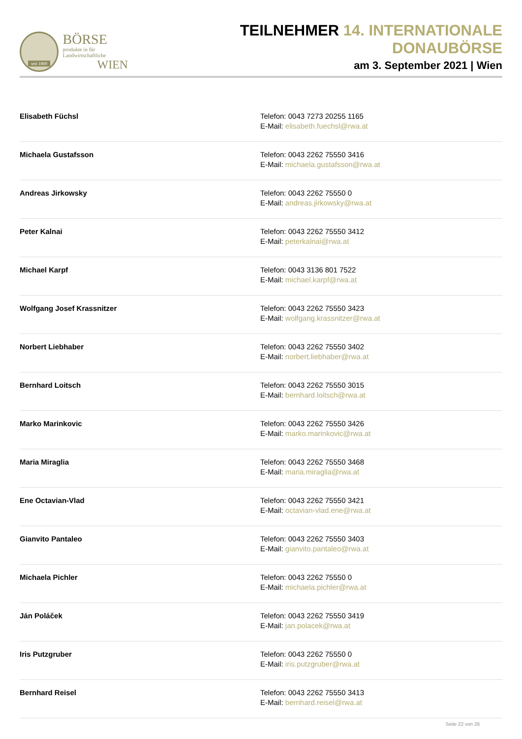seit 1869
BÖRSE
produkte in für Landwirtschaftliche
WIEN
TEILNEHMER 14. INTERNATIONALE DONAUBÖRSE
am 3. September 2021 | Wien
| Elisabeth Füchsl | Telefon: 0043 7273 20255 1165 E-Mail: elisabeth.fuechsl@rwa.at |
| Michaela Gustafsson | Telefon: 0043 2262 75550 3416 E-Mail: michaela.gustafsson@rwa.at |
| Andreas Jirkowsky | Telefon: 0043 2262 75550 0 E-Mail: andreas.jirkowsky@rwa.at |
| Peter Kalnai | Telefon: 0043 2262 75550 3412 E-Mail: peterkalnai@rwa.at |
| Michael Karpf | Telefon: 0043 3136 801 7522 E-Mail: michael.karpf@rwa.at |
| Wolfgang Josef Krassnitzer | Telefon: 0043 2262 75550 3423 E-Mail: wolfgang.krassnitzer@rwa.at |
| Norbert Liebhaber | Telefon: 0043 2262 75550 3402 E-Mail: norbert.liebhaber@rwa.at |
| Bernhard Loitsch | Telefon: 0043 2262 75550 3015 E-Mail: bernhard.loitsch@rwa.at |
| Marko Marinkovic | Telefon: 0043 2262 75550 3426 E-Mail: marko.marinkovic@rwa.at |
| Maria Miraglia | Telefon: 0043 2262 75550 3468 E-Mail: maria.miraglia@rwa.at |
| Ene Octavian-Vlad | Telefon: 0043 2262 75550 3421 E-Mail: octavian-vlad.ene@rwa.at |
| Gianvito Pantaleo | Telefon: 0043 2262 75550 3403 E-Mail: gianvito.pantaleo@rwa.at |
| Michaela Pichler | Telefon: 0043 2262 75550 0 E-Mail: michaela.pichler@rwa.at |
| Ján Poláček | Telefon: 0043 2262 75550 3419 E-Mail: jan.polacek@rwa.at |
| Iris Putzgruber | Telefon: 0043 2262 75550 0 E-Mail: iris.putzgruber@rwa.at |
| Bernhard Reisel | Telefon: 0043 2262 75550 3413 E-Mail: bernhard.reisel@rwa.at |
Seite 22 von 26